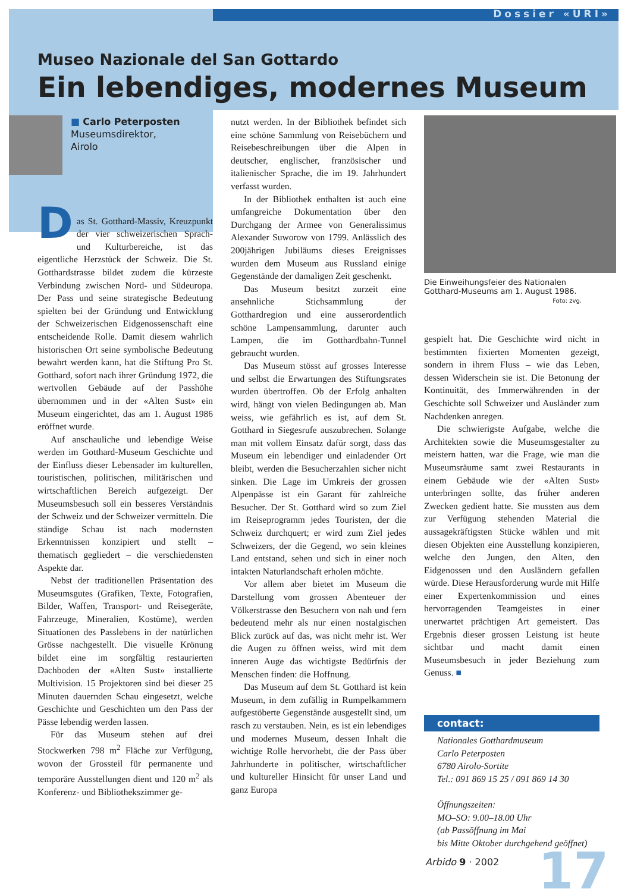Dossier «URI»
Museo Nazionale del San Gottardo
Ein lebendiges, modernes Museum
■ Carlo Peterposten
Museumsdirektor,
Airolo
D
as St. Gotthard-Massiv, Kreuzpunkt der vier schweizerischen Sprach- und Kulturbereiche, ist das eigentliche Herzstück der Schweiz. Die St. Gotthardstrasse bildet zudem die kürzeste Verbindung zwischen Nord- und Südeuropa. Der Pass und seine strategische Bedeutung spielten bei der Gründung und Entwicklung der Schweizerischen Eidgenossenschaft eine entscheidende Rolle. Damit diesem wahrlich historischen Ort seine symbolische Bedeutung bewahrt werden kann, hat die Stiftung Pro St. Gotthard, sofort nach ihrer Gründung 1972, die wertvollen Gebäude auf der Passhöhe übernommen und in der «Alten Sust» ein Museum eingerichtet, das am 1. August 1986 eröffnet wurde.
Auf anschauliche und lebendige Weise werden im Gotthard-Museum Geschichte und der Einfluss dieser Lebensader im kulturellen, touristischen, politischen, militärischen und wirtschaftlichen Bereich aufgezeigt. Der Museumsbesuch soll ein besseres Verständnis der Schweiz und der Schweizer vermitteln. Die ständige Schau ist nach modernsten Erkenntnissen konzipiert und stellt – thematisch gegliedert – die verschiedensten Aspekte dar.
Nebst der traditionellen Präsentation des Museumsgutes (Grafiken, Texte, Fotografien, Bilder, Waffen, Transport- und Reisegeräte, Fahrzeuge, Mineralien, Kostüme), werden Situationen des Passlebens in der natürlichen Grösse nachgestellt. Die visuelle Krönung bildet eine im sorgfältig restaurierten Dachboden der «Alten Sust» installierte Multivision. 15 Projektoren sind bei dieser 25 Minuten dauernden Schau eingesetzt, welche Geschichte und Geschichten um den Pass der Pässe lebendig werden lassen.
Für das Museum stehen auf drei Stockwerken 798 m<sup>2</sup> Fläche zur Verfügung, wovon der Grossteil für permanente und temporäre Ausstellungen dient und 120 m<sup>2</sup> als Konferenz- und Bibliothekszimmer ge-
nutzt werden. In der Bibliothek befindet sich eine schöne Sammlung von Reisebüchern und Reisebeschreibungen über die Alpen in deutscher, englischer, französischer und italienischer Sprache, die im 19. Jahrhundert verfasst wurden.
In der Bibliothek enthalten ist auch eine umfangreiche Dokumentation über den Durchgang der Armee von Generalissimus Alexander Suworow von 1799. Anlässlich des 200jährigen Jubiläums dieses Ereignisses wurden dem Museum aus Russland einige Gegenstände der damaligen Zeit geschenkt.
Das Museum besitzt zurzeit eine ansehnliche Stichsammlung der Gotthardregion und eine ausserordentlich schöne Lampensammlung, darunter auch Lampen, die im Gotthardbahn-Tunnel gebraucht wurden.
Das Museum stösst auf grosses Interesse und selbst die Erwartungen des Stiftungsrates wurden übertroffen. Ob der Erfolg anhalten wird, hängt von vielen Bedingungen ab. Man weiss, wie gefährlich es ist, auf dem St. Gotthard in Siegesrufe auszubrechen. Solange man mit vollem Einsatz dafür sorgt, dass das Museum ein lebendiger und einladender Ort bleibt, werden die Besucherzahlen sicher nicht sinken. Die Lage im Umkreis der grossen Alpenpässe ist ein Garant für zahlreiche Besucher. Der St. Gotthard wird so zum Ziel im Reiseprogramm jedes Touristen, der die Schweiz durchquert; er wird zum Ziel jedes Schweizers, der die Gegend, wo sein kleines Land entstand, sehen und sich in einer noch intakten Naturlandschaft erholen möchte.
Vor allem aber bietet im Museum die Darstellung vom grossen Abenteuer der Völkerstrasse den Besuchern von nah und fern bedeutend mehr als nur einen nostalgischen Blick zurück auf das, was nicht mehr ist. Wer die Augen zu öffnen weiss, wird mit dem inneren Auge das wichtigste Bedürfnis der Menschen finden: die Hoffnung.
Das Museum auf dem St. Gotthard ist kein Museum, in dem zufällig in Rumpelkammern aufgestöberte Gegenstände ausgestellt sind, um rasch zu verstauben. Nein, es ist ein lebendiges und modernes Museum, dessen Inhalt die wichtige Rolle hervorhebt, die der Pass über Jahrhunderte in politischer, wirtschaftlicher und kultureller Hinsicht für unser Land und ganz Europa
Die Einweihungsfeier des Nationalen Gotthard-Museums am 1. August 1986.
Foto: zvg.
gespielt hat. Die Geschichte wird nicht in bestimmten fixierten Momenten gezeigt, sondern in ihrem Fluss – wie das Leben, dessen Widerschein sie ist. Die Betonung der Kontinuität, des Immerwährenden in der Geschichte soll Schweizer und Ausländer zum Nachdenken anregen.
Die schwierigste Aufgabe, welche die Architekten sowie die Museumsgestalter zu meistern hatten, war die Frage, wie man die Museumsräume samt zwei Restaurants in einem Gebäude wie der «Alten Sust» unterbringen sollte, das früher anderen Zwecken gedient hatte. Sie mussten aus dem zur Verfügung stehenden Material die aussagekräftigsten Stücke wählen und mit diesen Objekten eine Ausstellung konzipieren, welche den Jungen, den Alten, den Eidgenossen und den Ausländern gefallen würde. Diese Herausforderung wurde mit Hilfe einer Expertenkommission und eines hervorragenden Teamgeistes in einer unerwartet prächtigen Art gemeistert. Das Ergebnis dieser grossen Leistung ist heute sichtbar und macht damit einen Museumsbesuch in jeder Beziehung zum Genuss. ■
contact:
Nationales Gotthardmuseum
Carlo Peterposten
6780 Airolo-Sortite
Tel.: 091 869 15 25 / 091 869 14 30
Öffnungszeiten:
MO–SO: 9.00–18.00 Uhr
(ab Passöffnung im Mai
bis Mitte Oktober durchgehend geöffnet)
Arbido 9 · 2002 17